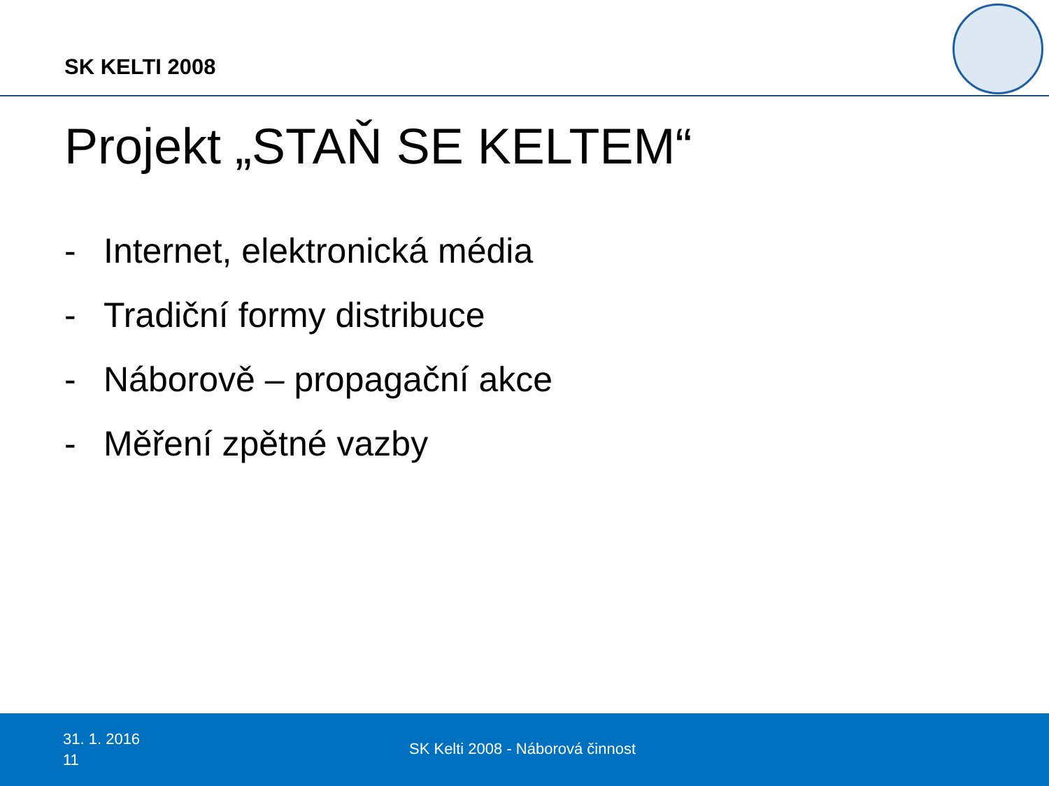SK KELTI 2008
Projekt „STAŇ SE KELTEM“
- Internet, elektronická média
- Tradiční formy distribuce
- Náborově – propagační akce
- Měření zpětné vazby
31. 1. 2016
11
SK Kelti 2008 - Náborová činnost